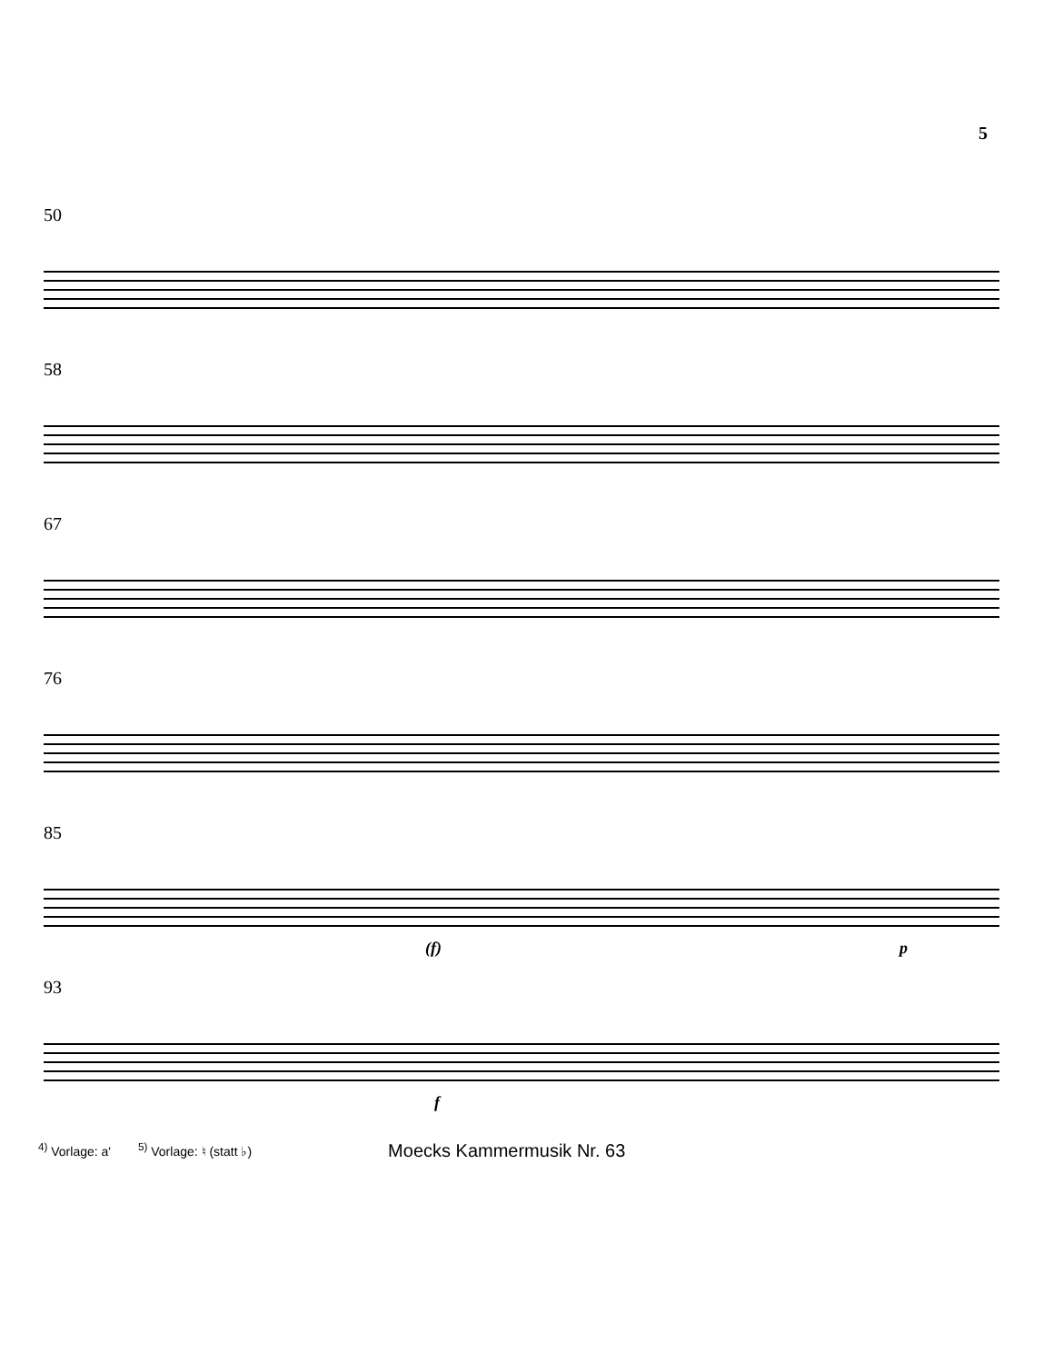5
50
58
67
76
85
(f) p
93
f
<sup>4)</sup> Vorlage: a'<sup>5)</sup> Vorlage: ♮ (statt ♭) Moecks Kammermusik Nr. 63